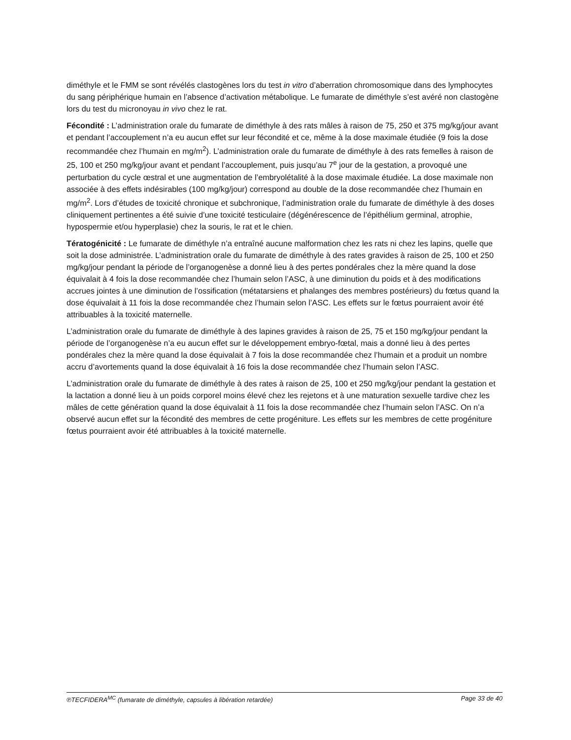diméthyle et le FMM se sont révélés clastogènes lors du test in vitro d’aberration chromosomique dans des lymphocytes du sang périphérique humain en l’absence d’activation métabolique. Le fumarate de diméthyle s’est avéré non clastogène lors du test du micronoyau in vivo chez le rat.
Fécondité : L’administration orale du fumarate de diméthyle à des rats mâles à raison de 75, 250 et 375 mg/kg/jour avant et pendant l’accouplement n’a eu aucun effet sur leur fécondité et ce, même à la dose maximale étudiée (9 fois la dose recommandée chez l’humain en mg/m<sup>2</sup>). L’administration orale du fumarate de diméthyle à des rats femelles à raison de 25, 100 et 250 mg/kg/jour avant et pendant l’accouplement, puis jusqu’au 7<sup>e</sup> jour de la gestation, a provoqué une perturbation du cycle œstral et une augmentation de l’embryolétalité à la dose maximale étudiée. La dose maximale non associée à des effets indésirables (100 mg/kg/jour) correspond au double de la dose recommandée chez l’humain en mg/m<sup>2</sup>. Lors d’études de toxicité chronique et subchronique, l’administration orale du fumarate de diméthyle à des doses cliniquement pertinentes a été suivie d’une toxicité testiculaire (dégénérescence de l’épithélium germinal, atrophie, hypospermie et/ou hyperplasie) chez la souris, le rat et le chien.
Tératogénicité : Le fumarate de diméthyle n’a entraîné aucune malformation chez les rats ni chez les lapins, quelle que soit la dose administrée. L’administration orale du fumarate de diméthyle à des rates gravides à raison de 25, 100 et 250 mg/kg/jour pendant la période de l’organogenèse a donné lieu à des pertes pondérales chez la mère quand la dose équivalait à 4 fois la dose recommandée chez l’humain selon l’ASC, à une diminution du poids et à des modifications accrues jointes à une diminution de l’ossification (métatarsiens et phalanges des membres postérieurs) du fœtus quand la dose équivalait à 11 fois la dose recommandée chez l’humain selon l’ASC. Les effets sur le fœtus pourraient avoir été attribuables à la toxicité maternelle.
L’administration orale du fumarate de diméthyle à des lapines gravides à raison de 25, 75 et 150 mg/kg/jour pendant la période de l’organogenèse n’a eu aucun effet sur le développement embryo-fœtal, mais a donné lieu à des pertes pondérales chez la mère quand la dose équivalait à 7 fois la dose recommandée chez l’humain et a produit un nombre accru d’avortements quand la dose équivalait à 16 fois la dose recommandée chez l’humain selon l’ASC.
L’administration orale du fumarate de diméthyle à des rates à raison de 25, 100 et 250 mg/kg/jour pendant la gestation et la lactation a donné lieu à un poids corporel moins élevé chez les rejetons et à une maturation sexuelle tardive chez les mâles de cette génération quand la dose équivalait à 11 fois la dose recommandée chez l’humain selon l’ASC. On n’a observé aucun effet sur la fécondité des membres de cette progéniture. Les effets sur les membres de cette progéniture fœtus pourraient avoir été attribuables à la toxicité maternelle.
℗TECFIDERA<sup>MC</sup> (fumarate de diméthyle, capsules à libération retardée) Page 33 de 40